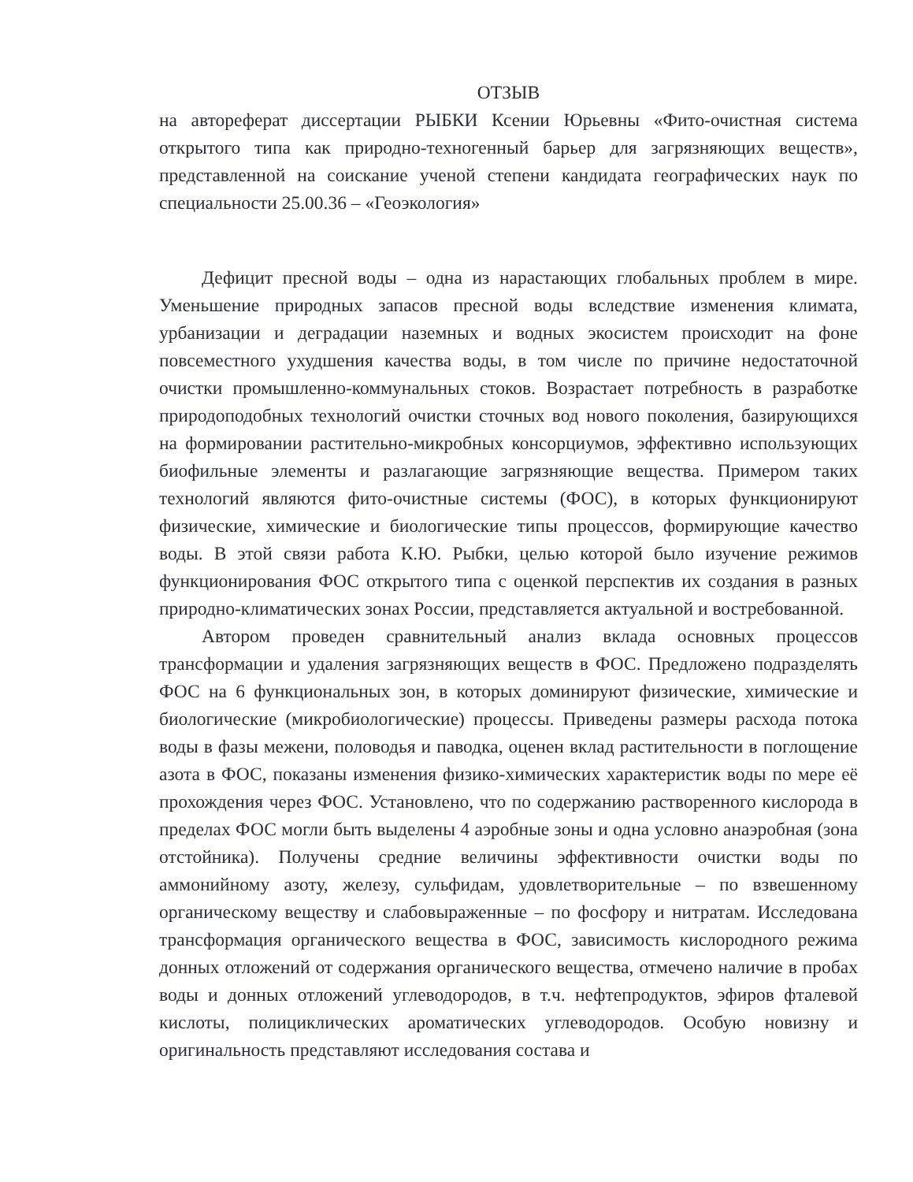ОТЗЫВ
на автореферат диссертации РЫБКИ Ксении Юрьевны «Фито-очистная система открытого типа как природно-техногенный барьер для загрязняющих веществ», представленной на соискание ученой степени кандидата географических наук по специальности 25.00.36 – «Геоэкология»
Дефицит пресной воды – одна из нарастающих глобальных проблем в мире. Уменьшение природных запасов пресной воды вследствие изменения климата, урбанизации и деградации наземных и водных экосистем происходит на фоне повсеместного ухудшения качества воды, в том числе по причине недостаточной очистки промышленно-коммунальных стоков. Возрастает потребность в разработке природоподобных технологий очистки сточных вод нового поколения, базирующихся на формировании растительно-микробных консорциумов, эффективно использующих биофильные элементы и разлагающие загрязняющие вещества. Примером таких технологий являются фито-очистные системы (ФОС), в которых функционируют физические, химические и биологические типы процессов, формирующие качество воды. В этой связи работа К.Ю. Рыбки, целью которой было изучение режимов функционирования ФОС открытого типа с оценкой перспектив их создания в разных природно-климатических зонах России, представляется актуальной и востребованной.
Автором проведен сравнительный анализ вклада основных процессов трансформации и удаления загрязняющих веществ в ФОС. Предложено подразделять ФОС на 6 функциональных зон, в которых доминируют физические, химические и биологические (микробиологические) процессы. Приведены размеры расхода потока воды в фазы межени, половодья и паводка, оценен вклад растительности в поглощение азота в ФОС, показаны изменения физико-химических характеристик воды по мере её прохождения через ФОС. Установлено, что по содержанию растворенного кислорода в пределах ФОС могли быть выделены 4 аэробные зоны и одна условно анаэробная (зона отстойника). Получены средние величины эффективности очистки воды по аммонийному азоту, железу, сульфидам, удовлетворительные – по взвешенному органическому веществу и слабовыраженные – по фосфору и нитратам. Исследована трансформация органического вещества в ФОС, зависимость кислородного режима донных отложений от содержания органического вещества, отмечено наличие в пробах воды и донных отложений углеводородов, в т.ч. нефтепродуктов, эфиров фталевой кислоты, полициклических ароматических углеводородов. Особую новизну и оригинальность представляют исследования состава и